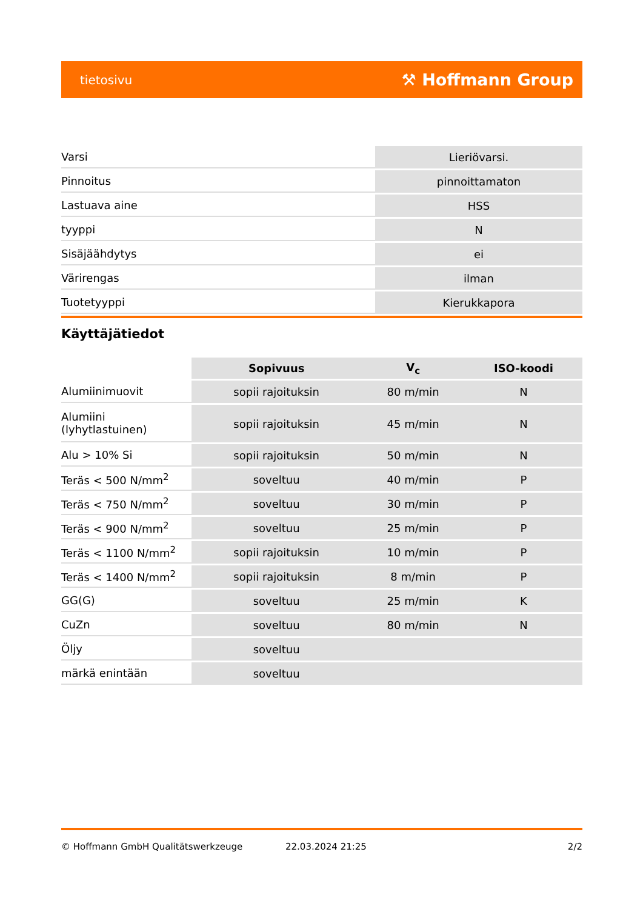tietosivu ⚒ Hoffmann Group
| Varsi | Lieriövarsi. |
| Pinnoitus | pinnoittamaton |
| Lastuava aine | HSS |
| tyyppi | N |
| Sisäjäähdytys | ei |
| Värirengas | ilman |
| Tuotetyyppi | Kierukkapora |
Käyttäjätiedot
| | Sopivuus | V<sub>c</sub> | ISO-koodi |
| --- | --- | --- | --- |
| Alumiinimuovit | sopii rajoituksin | 80 m/min | N |
| Alumiini (lyhytlastuinen) | sopii rajoituksin | 45 m/min | N |
| Alu > 10% Si | sopii rajoituksin | 50 m/min | N |
| Teräs < 500 N/mm<sup>2</sup> | soveltuu | 40 m/min | P |
| Teräs < 750 N/mm<sup>2</sup> | soveltuu | 30 m/min | P |
| Teräs < 900 N/mm<sup>2</sup> | soveltuu | 25 m/min | P |
| Teräs < 1100 N/mm<sup>2</sup> | sopii rajoituksin | 10 m/min | P |
| Teräs < 1400 N/mm<sup>2</sup> | sopii rajoituksin | 8 m/min | P |
| GG(G) | soveltuu | 25 m/min | K |
| CuZn | soveltuu | 80 m/min | N |
| Öljy | soveltuu | | |
| märkä enintään | soveltuu | | |
© Hoffmann GmbH Qualitätswerkzeuge 22.03.2024 21:25 2/2